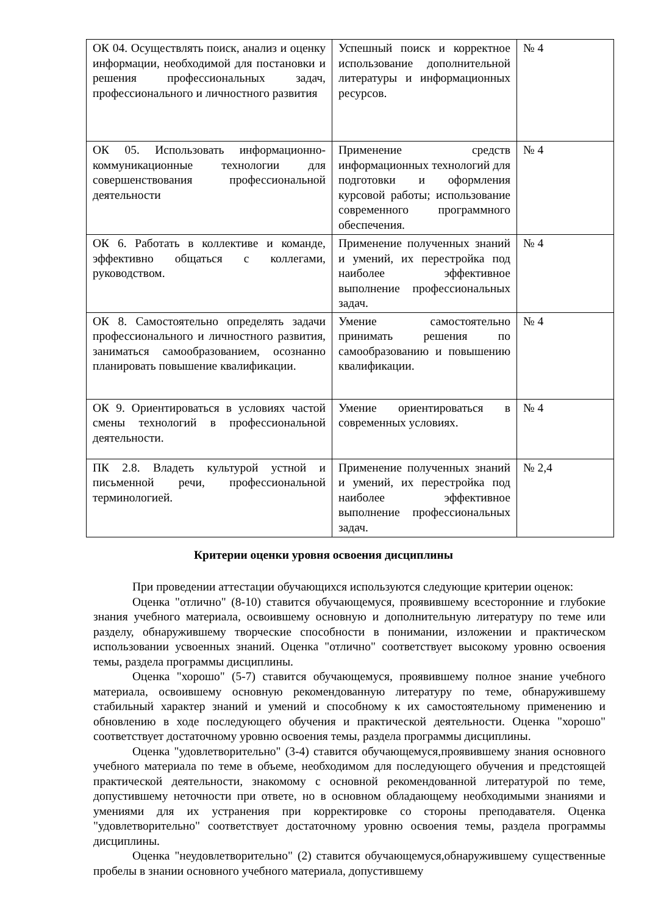| ОК 04. Осуществлять поиск, анализ и оценку информации, необходимой для постановки и решения профессиональных задач, профессионального и личностного развития | Успешный поиск и корректное использование дополнительной литературы и информационных ресурсов. | № 4 |
| ОК 05. Использовать информационно-коммуникационные технологии для совершенствования профессиональной деятельности | Применение средств информационных технологий для подготовки и оформления курсовой работы; использование современного программного обеспечения. | № 4 |
| ОК 6. Работать в коллективе и команде, эффективно общаться с коллегами, руководством. | Применение полученных знаний и умений, их перестройка под наиболее эффективное выполнение профессиональных задач. | № 4 |
| ОК 8. Самостоятельно определять задачи профессионального и личностного развития, заниматься самообразованием, осознанно планировать повышение квалификации. | Умение самостоятельно принимать решения по самообразованию и повышению квалификации. | № 4 |
| ОК 9. Ориентироваться в условиях частой смены технологий в профессиональной деятельности. | Умение ориентироваться в современных условиях. | № 4 |
| ПК 2.8. Владеть культурой устной и письменной речи, профессиональной терминологией. | Применение полученных знаний и умений, их перестройка под наиболее эффективное выполнение профессиональных задач. | № 2,4 |
Критерии оценки уровня освоения дисциплины
При проведении аттестации обучающихся используются следующие критерии оценок:
Оценка "отлично" (8-10) ставится обучающемуся, проявившему всесторонние и глубокие знания учебного материала, освоившему основную и дополнительную литературу по теме или разделу, обнаружившему творческие способности в понимании, изложении и практическом использовании усвоенных знаний. Оценка "отлично" соответствует высокому уровню освоения темы, раздела программы дисциплины.
Оценка "хорошо" (5-7) ставится обучающемуся, проявившему полное знание учебного материала, освоившему основную рекомендованную литературу по теме, обнаружившему стабильный характер знаний и умений и способному к их самостоятельному применению и обновлению в ходе последующего обучения и практической деятельности. Оценка "хорошо" соответствует достаточному уровню освоения темы, раздела программы дисциплины.
Оценка "удовлетворительно" (3-4) ставится обучающемуся,проявившему знания основного учебного материала по теме в объеме, необходимом для последующего обучения и предстоящей практической деятельности, знакомому с основной рекомендованной литературой по теме, допустившему неточности при ответе, но в основном обладающему необходимыми знаниями и умениями для их устранения при корректировке со стороны преподавателя. Оценка "удовлетворительно" соответствует достаточному уровню освоения темы, раздела программы дисциплины.
Оценка "неудовлетворительно" (2) ставится обучающемуся,обнаружившему существенные пробелы в знании основного учебного материала, допустившему